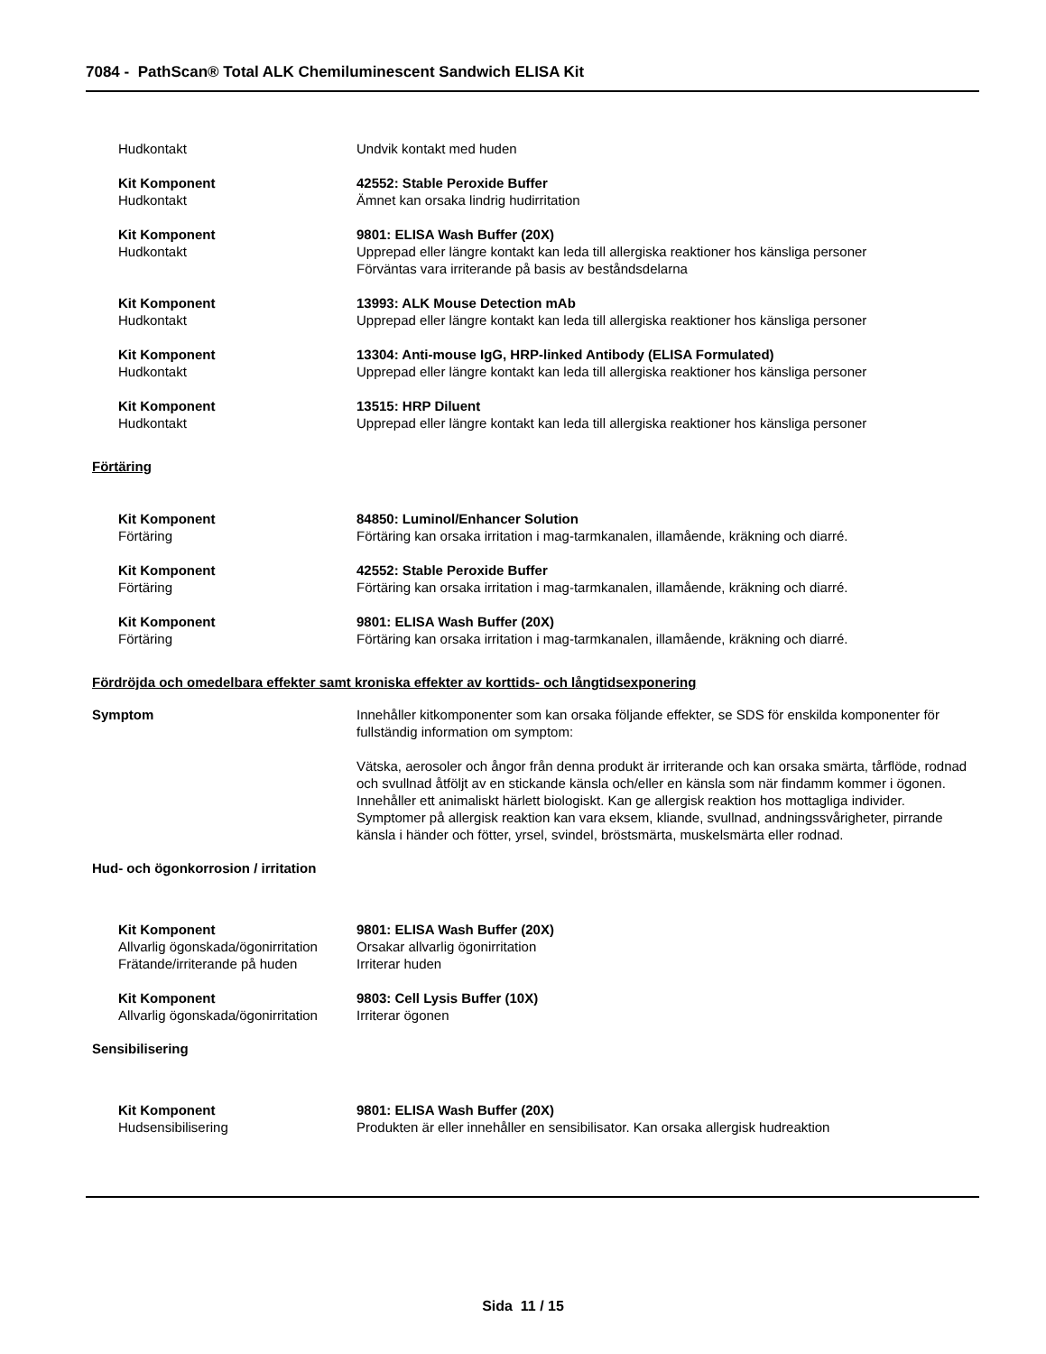7084 - PathScan® Total ALK Chemiluminescent Sandwich ELISA Kit
Hudkontakt Undvik kontakt med huden
Kit Komponent 42552: Stable Peroxide Buffer
Hudkontakt Ämnet kan orsaka lindrig hudirritation
Kit Komponent 9801: ELISA Wash Buffer (20X)
Hudkontakt Upprepad eller längre kontakt kan leda till allergiska reaktioner hos känsliga personer
Förväntas vara irriterande på basis av beståndsdelarna
Kit Komponent 13993: ALK Mouse Detection mAb
Hudkontakt Upprepad eller längre kontakt kan leda till allergiska reaktioner hos känsliga personer
Kit Komponent 13304: Anti-mouse IgG, HRP-linked Antibody (ELISA Formulated)
Hudkontakt Upprepad eller längre kontakt kan leda till allergiska reaktioner hos känsliga personer
Kit Komponent 13515: HRP Diluent
Hudkontakt Upprepad eller längre kontakt kan leda till allergiska reaktioner hos känsliga personer
Förtäring
Kit Komponent 84850: Luminol/Enhancer Solution
Förtäring Förtäring kan orsaka irritation i mag-tarmkanalen, illamående, kräkning och diarré.
Kit Komponent 42552: Stable Peroxide Buffer
Förtäring Förtäring kan orsaka irritation i mag-tarmkanalen, illamående, kräkning och diarré.
Kit Komponent 9801: ELISA Wash Buffer (20X)
Förtäring Förtäring kan orsaka irritation i mag-tarmkanalen, illamående, kräkning och diarré.
Fördröjda och omedelbara effekter samt kroniska effekter av korttids- och långtidsexponering
Symptom Innehåller kitkomponenter som kan orsaka följande effekter, se SDS för enskilda komponenter för fullständig information om symptom:
Vätska, aerosoler och ångor från denna produkt är irriterande och kan orsaka smärta, tårflöde, rodnad och svullnad åtföljt av en stickande känsla och/eller en känsla som när findamm kommer i ögonen. Innehåller ett animaliskt härlett biologiskt. Kan ge allergisk reaktion hos mottagliga individer. Symptomer på allergisk reaktion kan vara eksem, kliande, svullnad, andningssvårigheter, pirrande känsla i händer och fötter, yrsel, svindel, bröstsmärta, muskelsmärta eller rodnad.
Hud- och ögonkorrosion / irritation
Kit Komponent 9801: ELISA Wash Buffer (20X)
Allvarlig ögonskada/ögonirritation
Orsakar allvarlig ögonirritation
Frätande/irriterande på huden Irriterar huden
Kit Komponent 9803: Cell Lysis Buffer (10X)
Allvarlig ögonskada/ögonirritation
Irriterar ögonen
Sensibilisering
Kit Komponent 9801: ELISA Wash Buffer (20X)
Hudsensibilisering Produkten är eller innehåller en sensibilisator. Kan orsaka allergisk hudreaktion
Sida 11 / 15